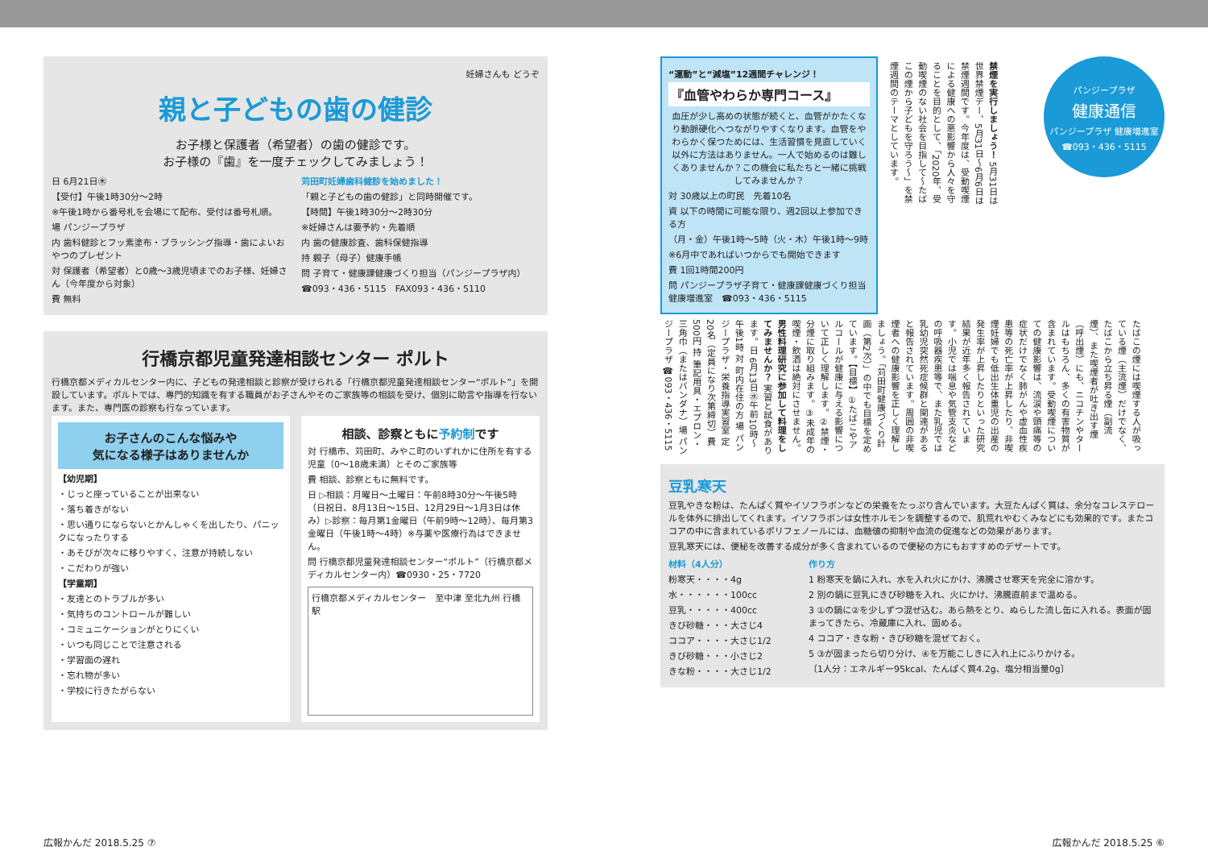妊婦さんも どうぞ
親と子どもの歯の健診
お子様と保護者（希望者）の歯の健診です。
お子様の『歯』を一度チェックしてみましょう！
日 6月21日㊍
【受付】午後1時30分～2時
※午後1時から番号札を会場にて配布、受付は番号札順。
場 パンジープラザ
内 歯科健診とフッ素塗布・ブラッシング指導・歯によいおやつのプレゼント
対 保護者（希望者）と0歳～3歳児頃までのお子様、妊婦さん（今年度から対象）
費 無料
苅田町妊婦歯科健診を始めました！
「親と子どもの歯の健診」と同時開催です。
【時間】午後1時30分～2時30分
※妊婦さんは要予約・先着順
内 歯の健康診査、歯科保健指導
持 親子（母子）健康手帳
問 子育て・健康課健康づくり担当（パンジープラザ内）
☎093・436・5115　FAX093・436・5110
行橋京都児童発達相談センター ポルト
行橋京都メディカルセンター内に、子どもの発達相談と診察が受けられる「行橋京都児童発達相談センター“ポルト”」を開設しています。ポルトでは、専門的知識を有する職員がお子さんやそのご家族等の相談を受け、個別に助言や指導を行ないます。また、専門医の診察も行なっています。
お子さんのこんな悩みや
気になる様子はありませんか
【幼児期】
・じっと座っていることが出来ない
・落ち着きがない
・思い通りにならないとかんしゃくを出したり、パニックになったりする
・あそびが次々に移りやすく、注意が持続しない
・こだわりが強い
【学童期】
・友達とのトラブルが多い
・気持ちのコントロールが難しい
・コミュニケーションがとりにくい
・いつも同じことで注意される
・学習面の遅れ
・忘れ物が多い
・学校に行きたがらない
相談、診察ともに予約制です
対 行橋市、苅田町、みやこ町のいずれかに住所を有する児童（0～18歳未満）とそのご家族等
費 相談、診察ともに無料です。
日 ▷相談：月曜日～土曜日：午前8時30分～午後5時（日祝日、8月13日～15日、12月29日～1月3日は休み）▷診察：毎月第1金曜日（午前9時～12時）、毎月第3金曜日（午後1時～4時）※与薬や医療行為はできません。
問 行橋京都児童発達相談センター“ポルト”（行橋京都メディカルセンター内）☎0930・25・7720
行橋京都メディカルセンター　至中津 至北九州 行橋駅
広報かんだ 2018.5.25 ⑦
“運動”と“減塩”12週間チャレンジ！
『血管やわらか専門コース』
血圧が少し高めの状態が続くと、血管がかたくなり動脈硬化へつながりやすくなります。血管をやわらかく保つためには、生活習慣を見直していく以外に方法はありません。一人で始めるのは難しくありませんか？この機会に私たちと一緒に挑戦してみませんか？
対 30歳以上の町民　先着10名
資 以下の時間に可能な限り、週2回以上参加できる方
（月・金）午後1時～5時（火・木）午後1時～9時
※6月中であればいつからでも開始できます
費 1回1時間200円
問 パンジープラザ子育て・健康課健康づくり担当 健康増進室　☎093・436・5115
パンジープラザ
健康通信
パンジープラザ 健康増進室
☎093・436・5115
禁煙を実行しましょう！ 5月31日は世界禁煙デー、5月31日～6月6日は禁煙週間です。今年度は、受動喫煙による健康への悪影響から人々を守ることを目的として、「2020年、受動喫煙のない社会を目指して～たばこの煙から子どもを守ろう～」を禁煙週間のテーマとしています。
たばこの煙には喫煙する人が吸っている煙（主流煙）だけでなく、たばこから立ち昇る煙（副流煙）、また喫煙者が吐き出す煙（呼出煙）にも、ニコチンやタールはもちろん、多くの有害物質が含まれています。受動喫煙についての健康影響は、流涙や頭痛等の症状だけでなく肺がんや虚血性疾患等の死亡率が上昇したり、非喫煙妊婦でも低出生体重児の出産の発生率が上昇したりといった研究結果が近年多く報告されています。小児では喘息や気管支炎などの呼吸器疾患等で、また乳児では乳幼児突然死症候群と関連があると報告されています。周囲の非喫煙者への健康影響を正しく理解しましょう。「苅田町健康づくり計画（第2次）」の中でも目標を定めています。【目標】①たばこやアルコールが健康に与える影響について正しく理解します。②禁煙・分煙に取り組みます。③未成年の喫煙・飲酒は絶対にさせません。 男性料理研究に参加して料理をしてみませんか？ 実習と試食があります。日 6月13日㊌午前10時～午後1時 対 町内在住の方 場 パンジープラザ・栄養指導実習室 定 20名（定員になり次第締切）費 500円 持 筆記用具・エプロン・三角巾（またはバンダナ）場 パンジープラザ ☎093・436・5115
豆乳寒天
豆乳やきな粉は、たんぱく質やイソフラボンなどの栄養をたっぷり含んでいます。大豆たんぱく質は、余分なコレステロールを体外に排出してくれます。イソフラボンは女性ホルモンを調整するので、肌荒れやむくみなどにも効果的です。またココアの中に含まれているポリフェノールには、血糖値の抑制や血流の促進などの効果があります。
豆乳寒天には、便秘を改善する成分が多く含まれているので便秘の方にもおすすめのデザートです。
材料（4人分）
粉寒天・・・・4g
水・・・・・・100cc
豆乳・・・・・400cc
きび砂糖・・・大さじ4
ココア・・・・大さじ1/2
きび砂糖・・・小さじ2
きな粉・・・・大さじ1/2
作り方
1 粉寒天を鍋に入れ、水を入れ火にかけ、沸騰させ寒天を完全に溶かす。
2 別の鍋に豆乳にきび砂糖を入れ、火にかけ、沸騰直前まで温める。
3 ①の鍋に②を少しずつ混ぜ込む。あら熱をとり、ぬらした流し缶に入れる。表面が固まってきたら、冷蔵庫に入れ、固める。
4 ココア・きな粉・きび砂糖を混ぜておく。
5 ③が固まったら切り分け、④を万能こしきに入れ上にふりかける。
〔1人分：エネルギー95kcal、たんぱく質4.2g、塩分相当量0g〕
広報かんだ 2018.5.25 ⑥